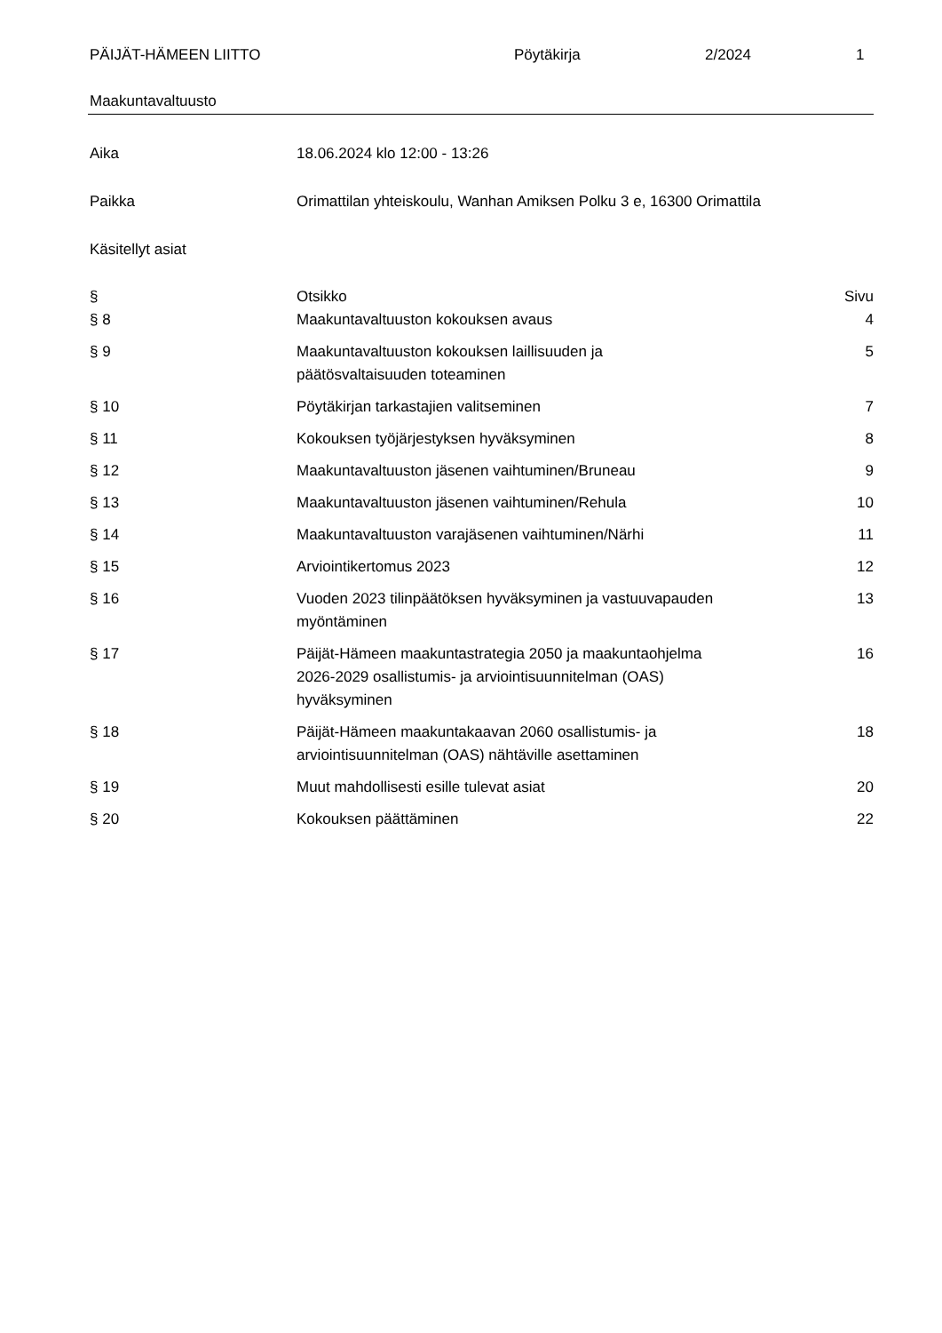PÄIJÄT-HÄMEEN LIITTO Pöytäkirja 2/2024 1
Maakuntavaltuusto
Aika 18.06.2024 klo 12:00 - 13:26
Paikka Orimattilan yhteiskoulu, Wanhan Amiksen Polku 3 e, 16300 Orimattila
Käsitellyt asiat
| § | Otsikko | Sivu |
| --- | --- | --- |
| § 8 | Maakuntavaltuuston kokouksen avaus | 4 |
| § 9 | Maakuntavaltuuston kokouksen laillisuuden ja päätösvaltaisuuden toteaminen | 5 |
| § 10 | Pöytäkirjan tarkastajien valitseminen | 7 |
| § 11 | Kokouksen työjärjestyksen hyväksyminen | 8 |
| § 12 | Maakuntavaltuuston jäsenen vaihtuminen/Bruneau | 9 |
| § 13 | Maakuntavaltuuston jäsenen vaihtuminen/Rehula | 10 |
| § 14 | Maakuntavaltuuston varajäsenen vaihtuminen/Närhi | 11 |
| § 15 | Arviointikertomus 2023 | 12 |
| § 16 | Vuoden 2023 tilinpäätöksen hyväksyminen ja vastuuvapauden myöntäminen | 13 |
| § 17 | Päijät-Hämeen maakuntastrategia 2050 ja maakuntaohjelma 2026-2029 osallistumis- ja arviointisuunnitelman (OAS) hyväksyminen | 16 |
| § 18 | Päijät-Hämeen maakuntakaavan 2060 osallistumis- ja arviointisuunnitelman (OAS) nähtäville asettaminen | 18 |
| § 19 | Muut mahdollisesti esille tulevat asiat | 20 |
| § 20 | Kokouksen päättäminen | 22 |